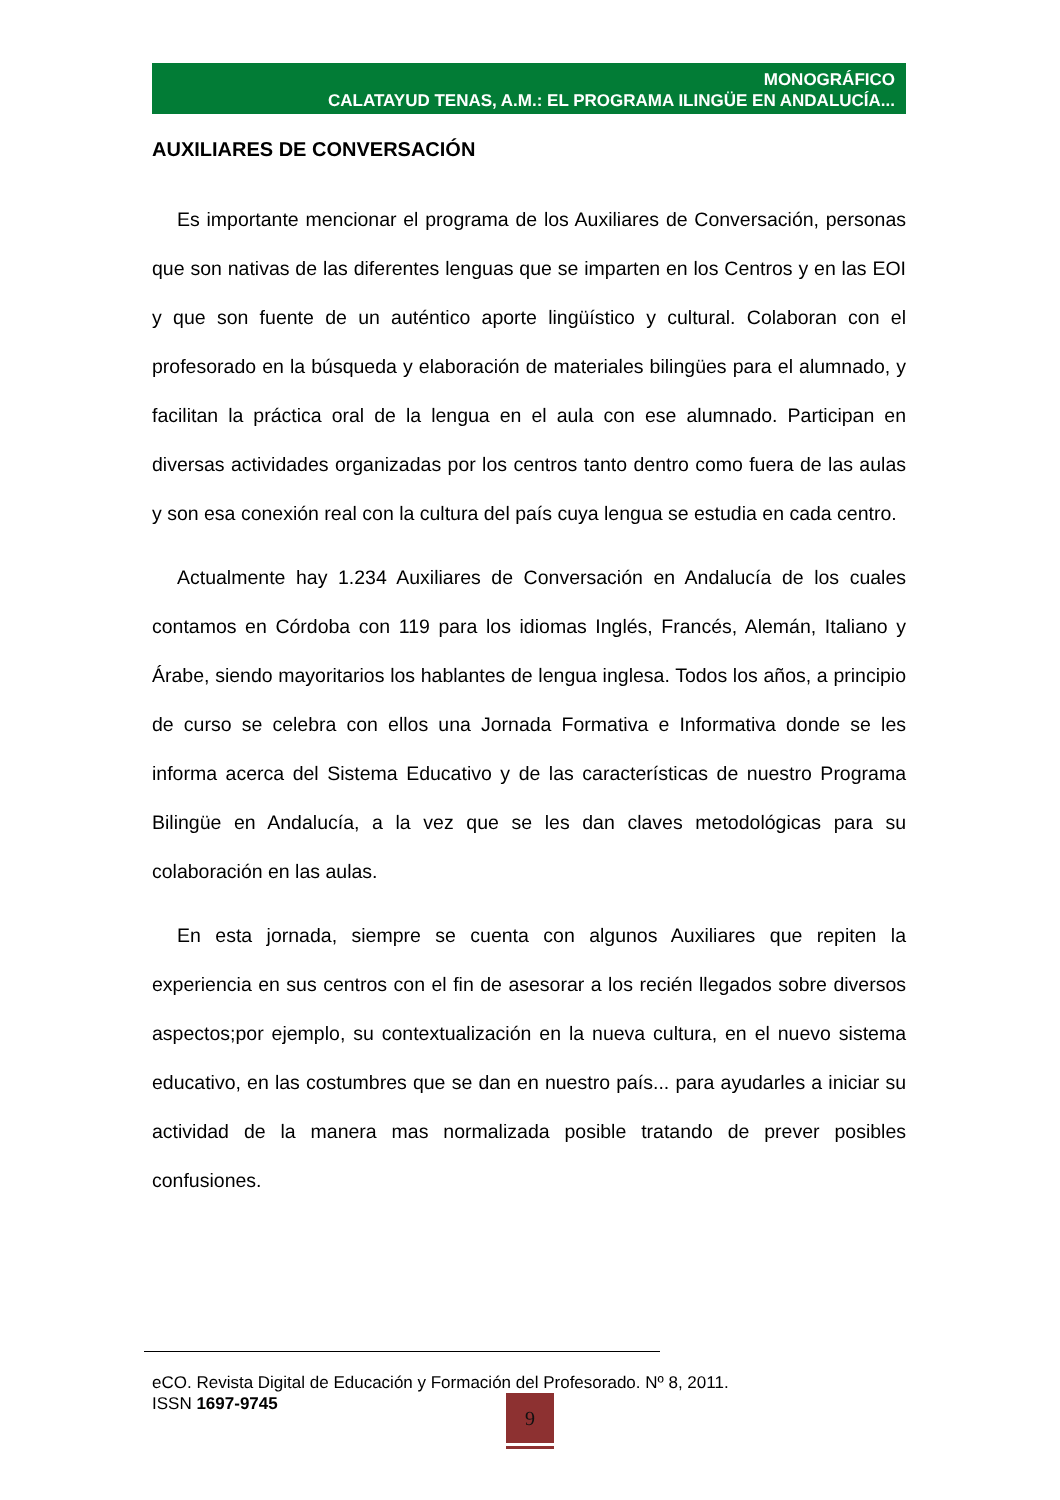MONOGRÁFICO
CALATAYUD TENAS, A.M.: EL PROGRAMA ILINGÜE EN ANDALUCÍA...
AUXILIARES DE CONVERSACIÓN
Es importante mencionar el programa de los Auxiliares de Conversación, personas que son nativas de las diferentes lenguas que se imparten en los Centros y en las EOI y que son fuente de un auténtico aporte lingüístico y cultural. Colaboran con el profesorado en la búsqueda y elaboración de materiales bilingües para el alumnado, y facilitan la práctica oral de la lengua en el aula con ese alumnado. Participan en diversas actividades organizadas por los centros tanto dentro como fuera de las aulas y son esa conexión real con la cultura del país cuya lengua se estudia en cada centro.
Actualmente hay 1.234 Auxiliares de Conversación en Andalucía de los cuales contamos en Córdoba con 119 para los idiomas Inglés, Francés, Alemán, Italiano y Árabe, siendo mayoritarios los hablantes de lengua inglesa. Todos los años, a principio de curso se celebra con ellos una Jornada Formativa e Informativa donde se les informa acerca del Sistema Educativo y de las características de nuestro Programa Bilingüe en Andalucía, a la vez que se les dan claves metodológicas para su colaboración en las aulas.
En esta jornada, siempre se cuenta con algunos Auxiliares que repiten la experiencia en sus centros con el fin de asesorar a los recién llegados sobre diversos aspectos;por ejemplo, su contextualización en la nueva cultura, en el nuevo sistema educativo, en las costumbres que se dan en nuestro país... para ayudarles a iniciar su actividad de la manera mas normalizada posible tratando de prever posibles confusiones.
eCO. Revista Digital de Educación y Formación del Profesorado. Nº 8, 2011.
ISSN 1697-9745
9